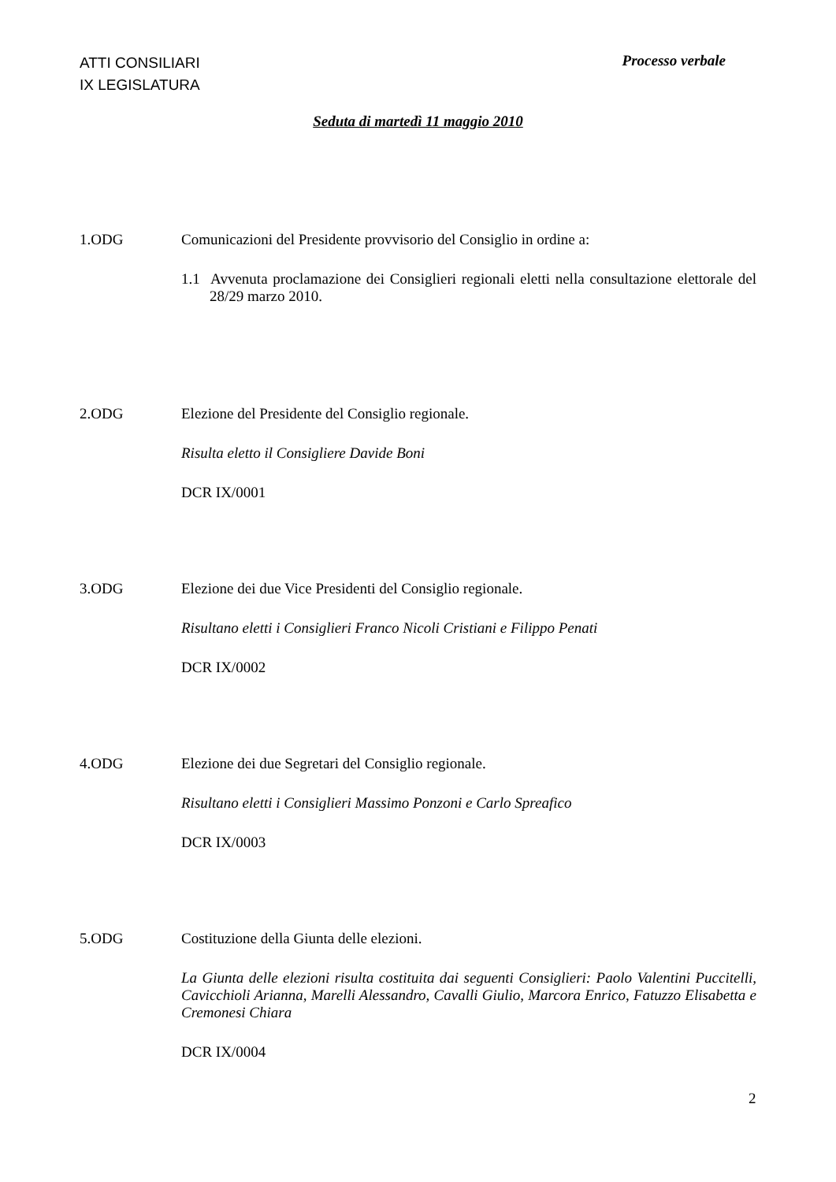ATTI CONSILIARI
IX LEGISLATURA
Processo verbale
Seduta di martedì 11 maggio 2010
1.ODG Comunicazioni del Presidente provvisorio del Consiglio in ordine a:
1.1 Avvenuta proclamazione dei Consiglieri regionali eletti nella consultazione elettorale del 28/29 marzo 2010.
2.ODG Elezione del Presidente del Consiglio regionale.
Risulta eletto il Consigliere Davide Boni
DCR IX/0001
3.ODG Elezione dei due Vice Presidenti del Consiglio regionale.
Risultano eletti i Consiglieri Franco Nicoli Cristiani e Filippo Penati
DCR IX/0002
4.ODG Elezione dei due Segretari del Consiglio regionale.
Risultano eletti i Consiglieri Massimo Ponzoni e Carlo Spreafico
DCR IX/0003
5.ODG Costituzione della Giunta delle elezioni.
La Giunta delle elezioni risulta costituita dai seguenti Consiglieri: Paolo Valentini Puccitelli, Cavicchioli Arianna, Marelli Alessandro, Cavalli Giulio, Marcora Enrico, Fatuzzo Elisabetta e Cremonesi Chiara
DCR IX/0004
2